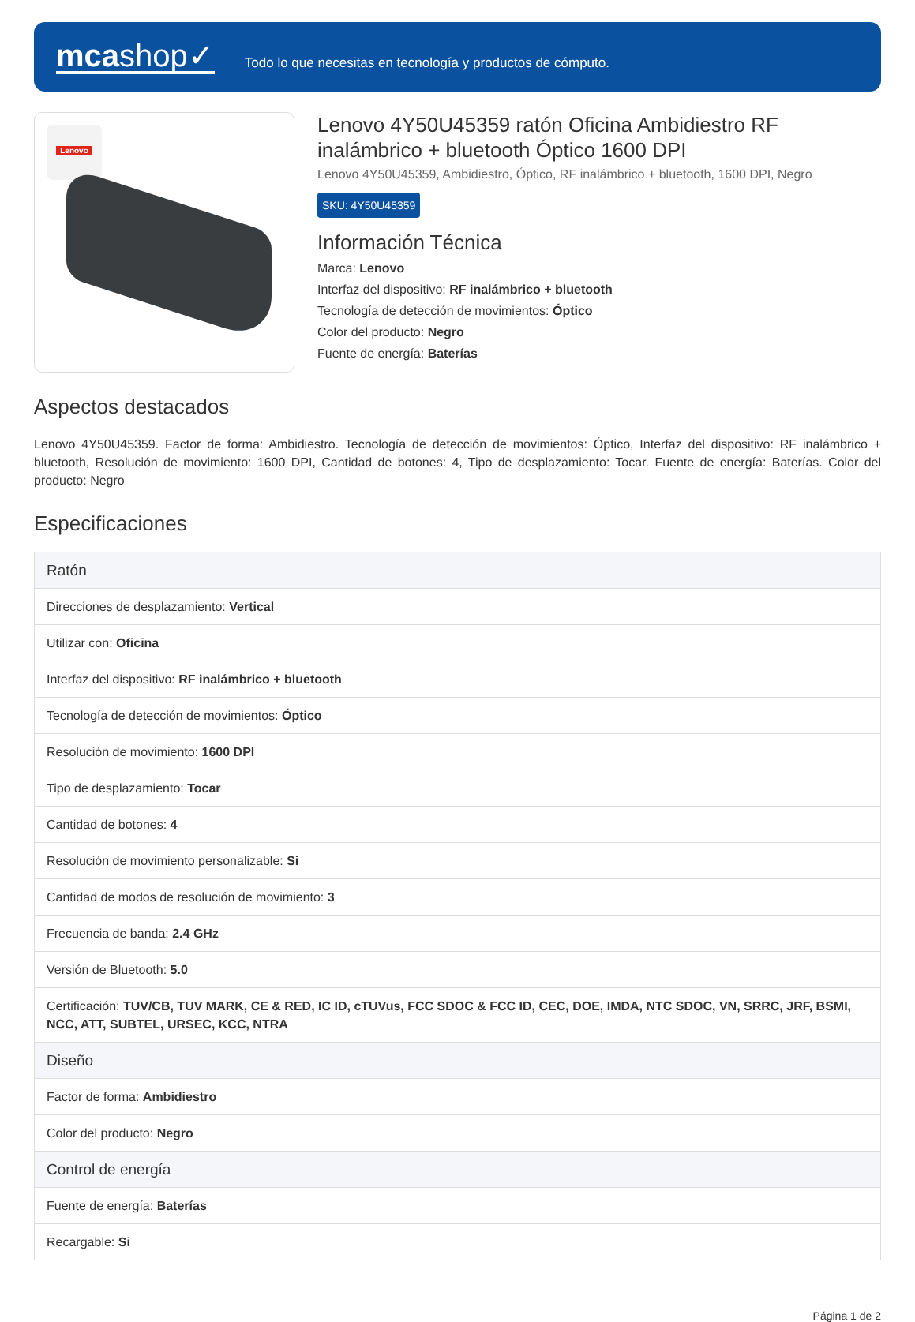mcashop✓
Todo lo que necesitas en tecnología y productos de cómputo.
Lenovo
Lenovo 4Y50U45359 ratón Oficina Ambidiestro RF inalámbrico + bluetooth Óptico 1600 DPI
Lenovo 4Y50U45359, Ambidiestro, Óptico, RF inalámbrico + bluetooth, 1600 DPI, Negro
SKU: 4Y50U45359
Información Técnica
Marca: Lenovo
Interfaz del dispositivo: RF inalámbrico + bluetooth
Tecnología de detección de movimientos: Óptico
Color del producto: Negro
Fuente de energía: Baterías
Aspectos destacados
Lenovo 4Y50U45359. Factor de forma: Ambidiestro. Tecnología de detección de movimientos: Óptico, Interfaz del dispositivo: RF inalámbrico + bluetooth, Resolución de movimiento: 1600 DPI, Cantidad de botones: 4, Tipo de desplazamiento: Tocar. Fuente de energía: Baterías. Color del producto: Negro
Especificaciones
| Ratón |
| --- |
| Direcciones de desplazamiento: Vertical |
| Utilizar con: Oficina |
| Interfaz del dispositivo: RF inalámbrico + bluetooth |
| Tecnología de detección de movimientos: Óptico |
| Resolución de movimiento: 1600 DPI |
| Tipo de desplazamiento: Tocar |
| Cantidad de botones: 4 |
| Resolución de movimiento personalizable: Si |
| Cantidad de modos de resolución de movimiento: 3 |
| Frecuencia de banda: 2.4 GHz |
| Versión de Bluetooth: 5.0 |
| Certificación: TUV/CB, TUV MARK, CE & RED, IC ID, cTUVus, FCC SDOC & FCC ID, CEC, DOE, IMDA, NTC SDOC, VN, SRRC, JRF, BSMI, NCC, ATT, SUBTEL, URSEC, KCC, NTRA |
| Diseño |
| Factor de forma: Ambidiestro |
| Color del producto: Negro |
| Control de energía |
| Fuente de energía: Baterías |
| Recargable: Si |
Página 1 de 2